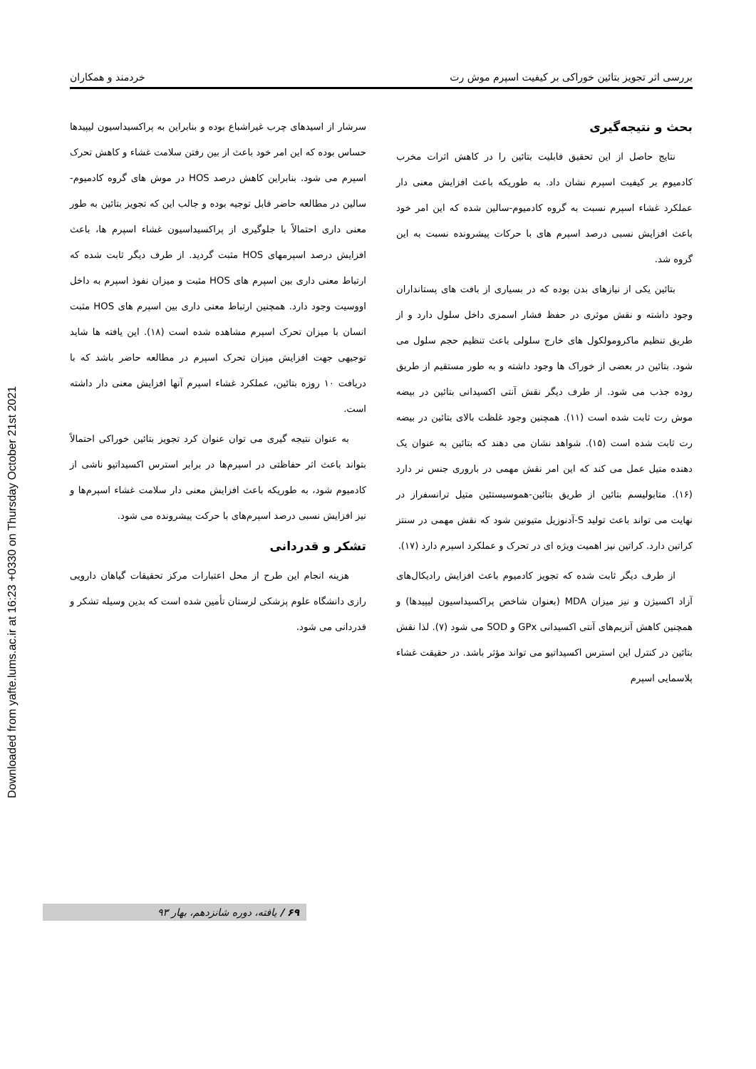Downloaded from yafte.lums.ac.ir at 16:23 +0330 on Thursday October 21st 2021
بررسی اثر تجویز بتائین خوراکی بر کیفیت اسپرم موش رت خردمند و همکاران
بحث و نتیجه‌گیری
نتایج حاصل از این تحقیق قابلیت بتائین را در کاهش اثرات مخرب کادمیوم بر کیفیت اسپرم نشان داد. به طوریکه باعث افزایش معنی دار عملکرد غشاء اسپرم نسبت به گروه کادمیوم-سالین شده که این امر خود باعث افزایش نسبی درصد اسپرم های با حرکات پیشرونده نسبت به این گروه شد.
بتائین یکی از نیازهای بدن بوده که در بسیاری از بافت های پستانداران وجود داشته و نقش موثری در حفظ فشار اسمزی داخل سلول دارد و از طریق تنظیم ماکرومولکول های خارج سلولی باعث تنظیم حجم سلول می شود. بتائین در بعضی از خوراک ها وجود داشته و به طور مستقیم از طریق روده جذب می شود. از طرف دیگر نقش آنتی اکسیدانی بتائین در بیضه موش رت ثابت شده است (۱۱). همچنین وجود غلظت بالای بتائین در بیضه رت ثابت شده است (۱۵). شواهد نشان می دهند که بتائین به عنوان یک دهنده متیل عمل می کند که این امر نقش مهمی در باروری جنس نر دارد (۱۶). متابولیسم بتائین از طریق بتائین-هموسیستئین متیل ترانسفراز در نهایت می تواند باعث تولید S-آدنوزیل متیونین شود که نقش مهمی در سنتز کراتین دارد. کراتین نیز اهمیت ویژه ای در تحرک و عملکرد اسپرم دارد (۱۷).
از طرف دیگر ثابت شده که تجویز کادمیوم باعث افزایش رادیکال‌های آزاد اکسیژن و نیز میزان MDA (بعنوان شاخص پراکسیداسیون لیپیدها) و همچنین کاهش آنزیم‌های آنتی اکسیدانی GPx و SOD می شود (۷). لذا نقش بتائین در کنترل این استرس اکسیداتیو می تواند مؤثر باشد. در حقیقت غشاء پلاسمایی اسپرم
سرشار از اسیدهای چرب غیراشباع بوده و بنابراین به پراکسیداسیون لیپیدها حساس بوده که این امر خود باعث از بین رفتن سلامت غشاء و کاهش تحرک اسپرم می شود. بنابراین کاهش درصد HOS در موش های گروه کادمیوم-سالین در مطالعه حاضر قابل توجیه بوده و جالب این که تجویز بتائین به طور معنی داری احتمالاً با جلوگیری از پراکسیداسیون غشاء اسپرم ها، باعث افزایش درصد اسپرمهای HOS مثبت گردید. از طرف دیگر ثابت شده که ارتباط معنی داری بین اسپرم های HOS مثبت و میزان نفوذ اسپرم به داخل اووسیت وجود دارد. همچنین ارتباط معنی داری بین اسپرم های HOS مثبت انسان با میزان تحرک اسپرم مشاهده شده است (۱۸). این یافته ها شاید توجیهی جهت افزایش میزان تحرک اسپرم در مطالعه حاضر باشد که با دریافت ۱۰ روزه بتائین، عملکرد غشاء اسپرم آنها افزایش معنی دار داشته است.
به عنوان نتیجه گیری می توان عنوان کرد تجویز بتائین خوراکی احتمالاً بتواند باعث اثر حفاظتی در اسپرم‌ها در برابر استرس اکسیداتیو ناشی از کادمیوم شود، به طوریکه باعث افزایش معنی دار سلامت غشاء اسپرم‌ها و نیز افزایش نسبی درصد اسپرم‌های با حرکت پیشرونده می شود.
تشکر و قدردانی
هزینه انجام این طرح از محل اعتبارات مرکز تحقیقات گیاهان دارویی رازی دانشگاه علوم پزشکی لرستان تأمین شده است که بدین وسیله تشکر و قدردانی می شود.
۶۹ / یافته، دوره شانزدهم، بهار ۹۳